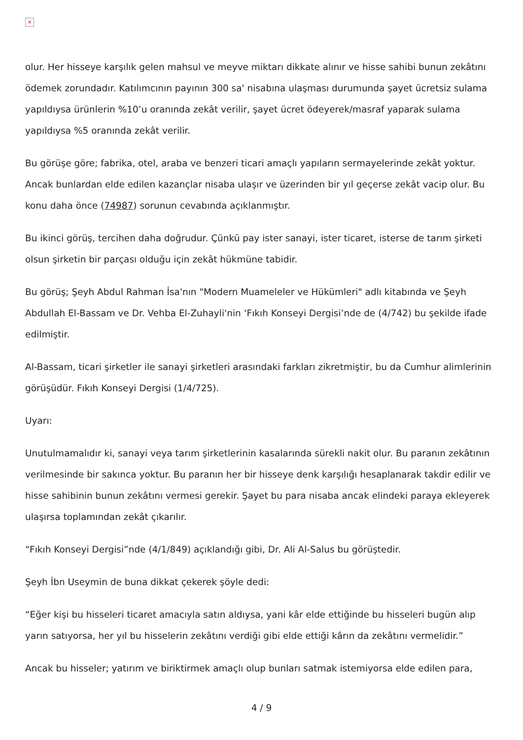×
olur. Her hisseye karşılık gelen mahsul ve meyve miktarı dikkate alınır ve hisse sahibi bunun zekâtını ödemek zorundadır. Katılımcının payının 300 sa' nisabına ulaşması durumunda şayet ücretsiz sulama yapıldıysa ürünlerin %10’u oranında zekât verilir, şayet ücret ödeyerek/masraf yaparak sulama yapıldıysa %5 oranında zekât verilir.
Bu görüşe göre; fabrika, otel, araba ve benzeri ticari amaçlı yapıların sermayelerinde zekât yoktur. Ancak bunlardan elde edilen kazançlar nisaba ulaşır ve üzerinden bir yıl geçerse zekât vacip olur. Bu konu daha önce (74987) sorunun cevabında açıklanmıştır.
Bu ikinci görüş, tercihen daha doğrudur. Çünkü pay ister sanayi, ister ticaret, isterse de tarım şirketi olsun şirketin bir parçası olduğu için zekât hükmüne tabidir.
Bu görüş; Şeyh Abdul Rahman İsa'nın "Modern Muameleler ve Hükümleri" adlı kitabında ve Şeyh Abdullah El-Bassam ve Dr. Vehba El-Zuhayli'nin ‘Fıkıh Konseyi Dergisi’nde de (4/742) bu şekilde ifade edilmiştir.
Al-Bassam, ticari şirketler ile sanayi şirketleri arasındaki farkları zikretmiştir, bu da Cumhur alimlerinin görüşüdür. Fıkıh Konseyi Dergisi (1/4/725).
Uyarı:
Unutulmamalıdır ki, sanayi veya tarım şirketlerinin kasalarında sürekli nakit olur. Bu paranın zekâtının verilmesinde bir sakınca yoktur. Bu paranın her bir hisseye denk karşılığı hesaplanarak takdir edilir ve hisse sahibinin bunun zekâtını vermesi gerekir. Şayet bu para nisaba ancak elindeki paraya ekleyerek ulaşırsa toplamından zekât çıkarılır.
“Fıkıh Konseyi Dergisi”nde (4/1/849) açıklandığı gibi, Dr. Ali Al-Salus bu görüştedir.
Şeyh İbn Useymin de buna dikkat çekerek şöyle dedi:
“Eğer kişi bu hisseleri ticaret amacıyla satın aldıysa, yani kâr elde ettiğinde bu hisseleri bugün alıp yarın satıyorsa, her yıl bu hisselerin zekâtını verdiği gibi elde ettiği kârın da zekâtını vermelidir.”
Ancak bu hisseler; yatırım ve biriktirmek amaçlı olup bunları satmak istemiyorsa elde edilen para,
4 / 9